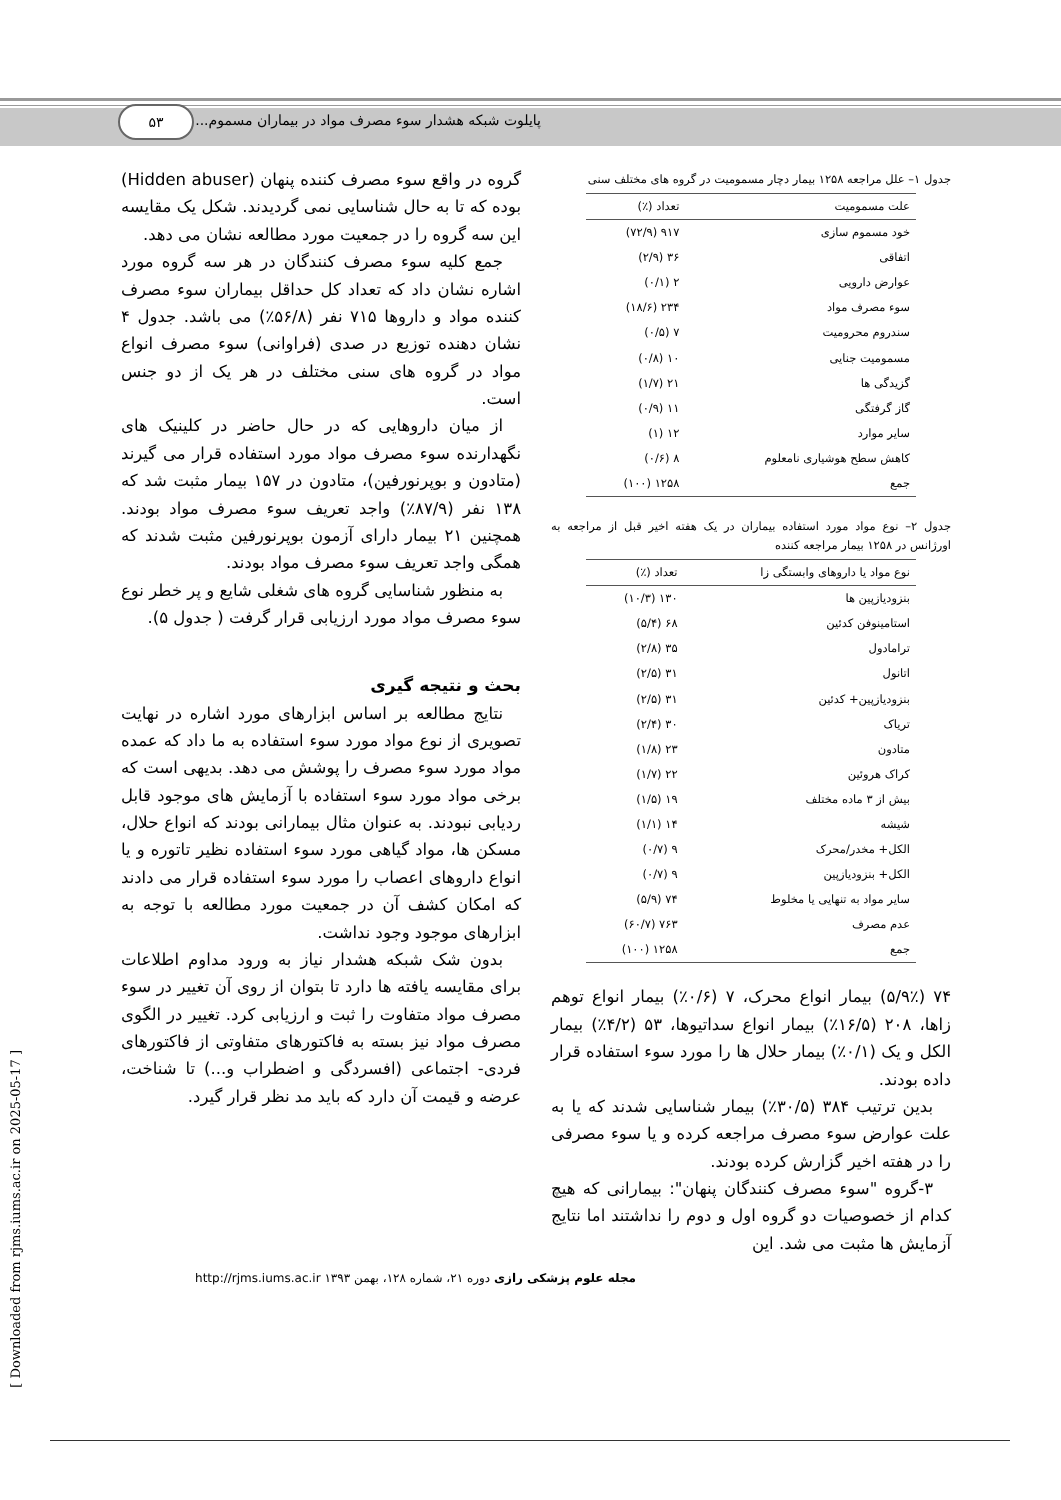پایلوت شبکه هشدار سوء مصرف مواد در بیماران مسموم...
۵۳
جدول ۱– علل مراجعه ۱۲۵۸ بیمار دچار مسمومیت در گروه های مختلف سنی
| علت مسمومیت | تعداد (٪) |
| --- | --- |
| خود مسموم سازی | ۹۱۷ (۷۲/۹) |
| اتفاقی | ۳۶ (۲/۹) |
| عوارض دارویی | ۲ (۰/۱) |
| سوء مصرف مواد | ۲۳۴ (۱۸/۶) |
| سندروم محرومیت | ۷ (۰/۵) |
| مسمومیت جنایی | ۱۰ (۰/۸) |
| گزیدگی ها | ۲۱ (۱/۷) |
| گاز گرفتگی | ۱۱ (۰/۹) |
| سایر موارد | ۱۲ (۱) |
| کاهش سطح هوشیاری نامعلوم | ۸ (۰/۶) |
| جمع | ۱۲۵۸ (۱۰۰) |
جدول ۲– نوع مواد مورد استفاده بیماران در یک هفته اخیر قبل از مراجعه به اورژانس در ۱۲۵۸ بیمار مراجعه کننده
| نوع مواد یا داروهای وابستگی زا | تعداد (٪) |
| --- | --- |
| بنزودیازپین ها | ۱۳۰ (۱۰/۳) |
| استامینوفن کدئین | ۶۸ (۵/۴) |
| ترامادول | ۳۵ (۲/۸) |
| اتانول | ۳۱ (۲/۵) |
| بنزودیازپین+ کدئین | ۳۱ (۲/۵) |
| تریاک | ۳۰ (۲/۴) |
| متادون | ۲۳ (۱/۸) |
| کراک هروئین | ۲۲ (۱/۷) |
| بیش از ۳ ماده مختلف | ۱۹ (۱/۵) |
| شیشه | ۱۴ (۱/۱) |
| الکل+ مخدر/محرک | ۹ (۰/۷) |
| الکل+ بنزودیازپین | ۹ (۰/۷) |
| سایر مواد به تنهایی یا مخلوط | ۷۴ (۵/۹) |
| عدم مصرف | ۷۶۳ (۶۰/۷) |
| جمع | ۱۲۵۸ (۱۰۰) |
۷۴ (۵/۹٪) بیمار انواع محرک، ۷ (۰/۶٪) بیمار انواع توهم زاها، ۲۰۸ (۱۶/۵٪) بیمار انواع سداتیوها، ۵۳ (۴/۲٪) بیمار الکل و یک (۰/۱٪) بیمار حلال ها را مورد سوء استفاده قرار داده بودند.
بدین ترتیب ۳۸۴ (۳۰/۵٪) بیمار شناسایی شدند که یا به علت عوارض سوء مصرف مراجعه کرده و یا سوء مصرفی را در هفته اخیر گزارش کرده بودند.
۳-گروه "سوء مصرف کنندگان پنهان": بیمارانی که هیچ کدام از خصوصیات دو گروه اول و دوم را نداشتند اما نتایج آزمایش ها مثبت می شد. این
گروه در واقع سوء مصرف کننده پنهان (Hidden abuser) بوده که تا به حال شناسایی نمی گردیدند. شکل یک مقایسه این سه گروه را در جمعیت مورد مطالعه نشان می دهد.
جمع کلیه سوء مصرف کنندگان در هر سه گروه مورد اشاره نشان داد که تعداد کل حداقل بیماران سوء مصرف کننده مواد و داروها ۷۱۵ نفر (۵۶/۸٪) می باشد. جدول ۴ نشان دهنده توزیع در صدی (فراوانی) سوء مصرف انواع مواد در گروه های سنی مختلف در هر یک از دو جنس است.
از میان داروهایی که در حال حاضر در کلینیک های نگهدارنده سوء مصرف مواد مورد استفاده قرار می گیرند (متادون و بوپرنورفین)، متادون در ۱۵۷ بیمار مثبت شد که ۱۳۸ نفر (۸۷/۹٪) واجد تعریف سوء مصرف مواد بودند. همچنین ۲۱ بیمار دارای آزمون بوپرنورفین مثبت شدند که همگی واجد تعریف سوء مصرف مواد بودند.
به منظور شناسایی گروه های شغلی شایع و پر خطر نوع سوء مصرف مواد مورد ارزیابی قرار گرفت ( جدول ۵).
بحث و نتیجه گیری
نتایج مطالعه بر اساس ابزارهای مورد اشاره در نهایت تصویری از نوع مواد مورد سوء استفاده به ما داد که عمده مواد مورد سوء مصرف را پوشش می دهد. بدیهی است که برخی مواد مورد سوء استفاده با آزمایش های موجود قابل ردیابی نبودند. به عنوان مثال بیمارانی بودند که انواع حلال، مسکن ها، مواد گیاهی مورد سوء استفاده نظیر تاتوره و یا انواع داروهای اعصاب را مورد سوء استفاده قرار می دادند که امکان کشف آن در جمعیت مورد مطالعه با توجه به ابزارهای موجود وجود نداشت.
بدون شک شبکه هشدار نیاز به ورود مداوم اطلاعات برای مقایسه یافته ها دارد تا بتوان از روی آن تغییر در سوء مصرف مواد متفاوت را ثبت و ارزیابی کرد. تغییر در الگوی مصرف مواد نیز بسته به فاکتورهای متفاوتی از فاکتورهای فردی- اجتماعی (افسردگی و اضطراب و...) تا شناخت، عرضه و قیمت آن دارد که باید مد نظر قرار گیرد.
مجله علوم پزشکی رازی دوره ۲۱، شماره ۱۲۸، بهمن ۱۳۹۳ http://rjms.iums.ac.ir
[ Downloaded from rjms.iums.ac.ir on 2025-05-17 ]